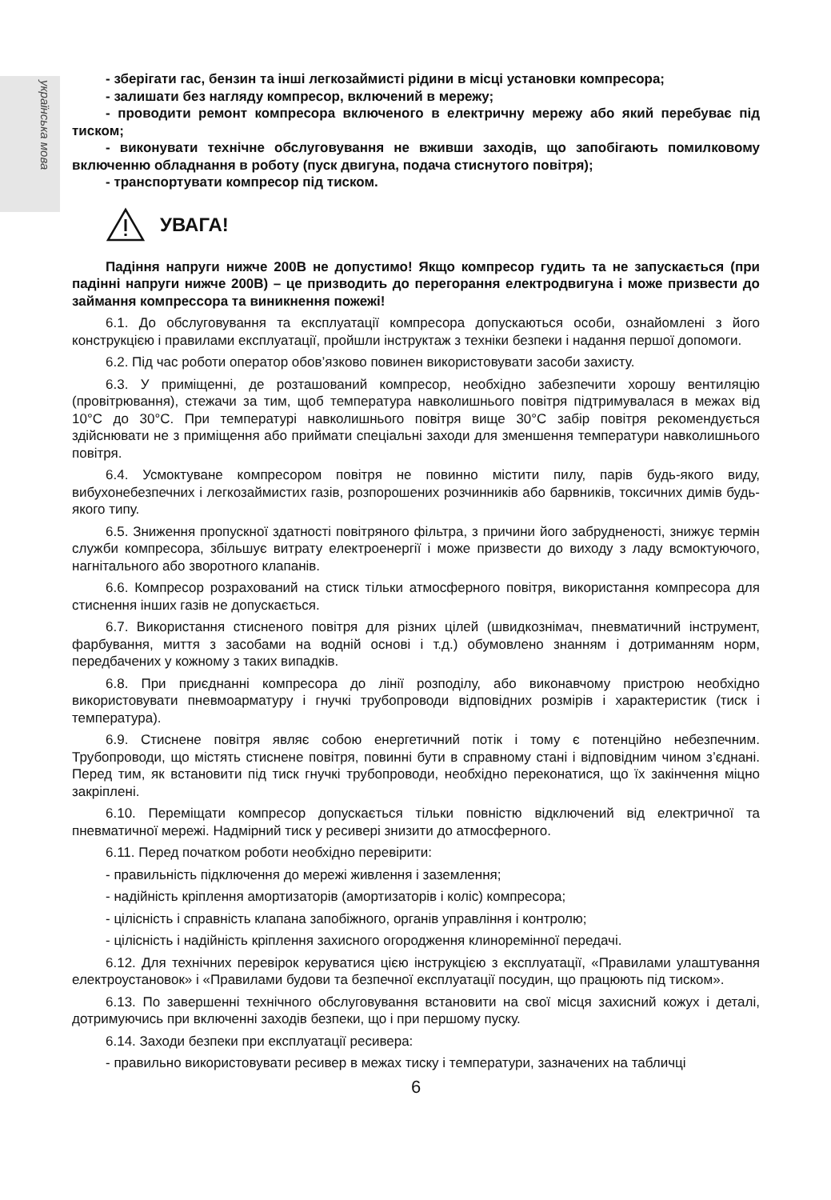українська мова
- зберігати гас, бензин та інші легкозаймисті рідини в місці установки компресора;
- залишати без нагляду компресор, включений в мережу;
- проводити ремонт компресора включеного в електричну мережу або який перебуває під тиском;
- виконувати технічне обслуговування не вживши заходів, що запобігають помилковому включенню обладнання в роботу (пуск двигуна, подача стиснутого повітря);
- транспортувати компресор під тиском.
УВАГА!
Падіння напруги нижче 200В не допустимо! Якщо компресор гудить та не запускається (при падінні напруги нижче 200В) – це призводить до перегорання електродвигуна і може призвести до займання компрессора та виникнення пожежі!
6.1. До обслуговування та експлуатації компресора допускаються особи, ознайомлені з його конструкцією і правилами експлуатації, пройшли інструктаж з техніки безпеки і надання першої допомоги.
6.2. Під час роботи оператор обов’язково повинен використовувати засоби захисту.
6.3. У приміщенні, де розташований компресор, необхідно забезпечити хорошу вентиляцію (провітрювання), стежачи за тим, щоб температура навколишнього повітря підтримувалася в межах від 10°С до 30°С. При температурі навколишнього повітря вище 30°С забір повітря рекомендується здійснювати не з приміщення або приймати спеціальні заходи для зменшення температури навколишнього повітря.
6.4. Усмоктуване компресором повітря не повинно містити пилу, парів будь-якого виду, вибухонебезпечних і легкозаймистих газів, розпорошених розчинників або барвників, токсичних димів будь-якого типу.
6.5. Зниження пропускної здатності повітряного фільтра, з причини його забрудненості, знижує термін служби компресора, збільшує витрату електроенергії і може призвести до виходу з ладу всмоктуючого, нагнітального або зворотного клапанів.
6.6. Компресор розрахований на стиск тільки атмосферного повітря, використання компресора для стиснення інших газів не допускається.
6.7. Використання стисненого повітря для різних цілей (швидкознімач, пневматичний інструмент, фарбування, миття з засобами на водній основі і т.д.) обумовлено знанням і дотриманням норм, передбачених у кожному з таких випадків.
6.8. При приєднанні компресора до лінії розподілу, або виконавчому пристрою необхідно використовувати пневмоарматуру і гнучкі трубопроводи відповідних розмірів і характеристик (тиск і температура).
6.9. Стиснене повітря являє собою енергетичний потік і тому є потенційно небезпечним. Трубопроводи, що містять стиснене повітря, повинні бути в справному стані і відповідним чином з’єднані. Перед тим, як встановити під тиск гнучкі трубопроводи, необхідно переконатися, що їх закінчення міцно закріплені.
6.10. Переміщати компресор допускається тільки повністю відключений від електричної та пневматичної мережі. Надмірний тиск у ресивері знизити до атмосферного.
6.11. Перед початком роботи необхідно перевірити:
- правильність підключення до мережі живлення і заземлення;
- надійність кріплення амортизаторів (амортизаторів і коліс) компресора;
- цілісність і справність клапана запобіжного, органів управління і контролю;
- цілісність і надійність кріплення захисного огородження клиноремінної передачі.
6.12. Для технічних перевірок керуватися цією інструкцією з експлуатації, «Правилами улаштування електроустановок» і «Правилами будови та безпечної експлуатації посудин, що працюють під тиском».
6.13. По завершенні технічного обслуговування встановити на свої місця захисний кожух і деталі, дотримуючись при включенні заходів безпеки, що і при першому пуску.
6.14. Заходи безпеки при експлуатації ресивера:
- правильно використовувати ресивер в межах тиску і температури, зазначених на табличці
6